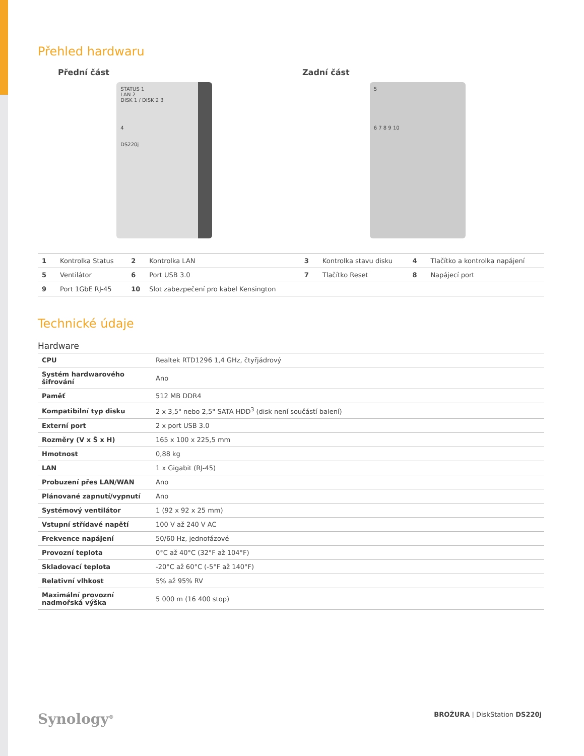Přehled hardwaru
Přední část Zadní část
STATUS 1
LAN 2
DISK 1 / DISK 2 3
4
DS220j
5
6 7 8 9 10
| 1 | Kontrolka Status | 2 | Kontrolka LAN | 3 | Kontrolka stavu disku | 4 | Tlačítko a kontrolka napájení |
| 5 | Ventilátor | 6 | Port USB 3.0 | 7 | Tlačítko Reset | 8 | Napájecí port |
| 9 | Port 1GbE RJ-45 | 10 | Slot zabezpečení pro kabel Kensington | | | | |
Technické údaje
Hardware
| CPU | Realtek RTD1296 1,4 GHz, čtyřjádrový |
| Systém hardwarového šifrování | Ano |
| Paměť | 512 MB DDR4 |
| Kompatibilní typ disku | 2 x 3,5" nebo 2,5" SATA HDD<sup>3</sup> (disk není součástí balení) |
| Externí port | 2 x port USB 3.0 |
| Rozměry (V x Š x H) | 165 x 100 x 225,5 mm |
| Hmotnost | 0,88 kg |
| LAN | 1 x Gigabit (RJ-45) |
| Probuzení přes LAN/WAN | Ano |
| Plánované zapnutí/vypnutí | Ano |
| Systémový ventilátor | 1 (92 x 92 x 25 mm) |
| Vstupní střídavé napětí | 100 V až 240 V AC |
| Frekvence napájení | 50/60 Hz, jednofázové |
| Provozní teplota | 0°C až 40°C (32°F až 104°F) |
| Skladovací teplota | -20°C až 60°C (-5°F až 140°F) |
| Relativní vlhkost | 5% až 95% RV |
| Maximální provozní nadmořská výška | 5 000 m (16 400 stop) |
Synology<sup>®</sup>
BROŽURA | DiskStation DS220j